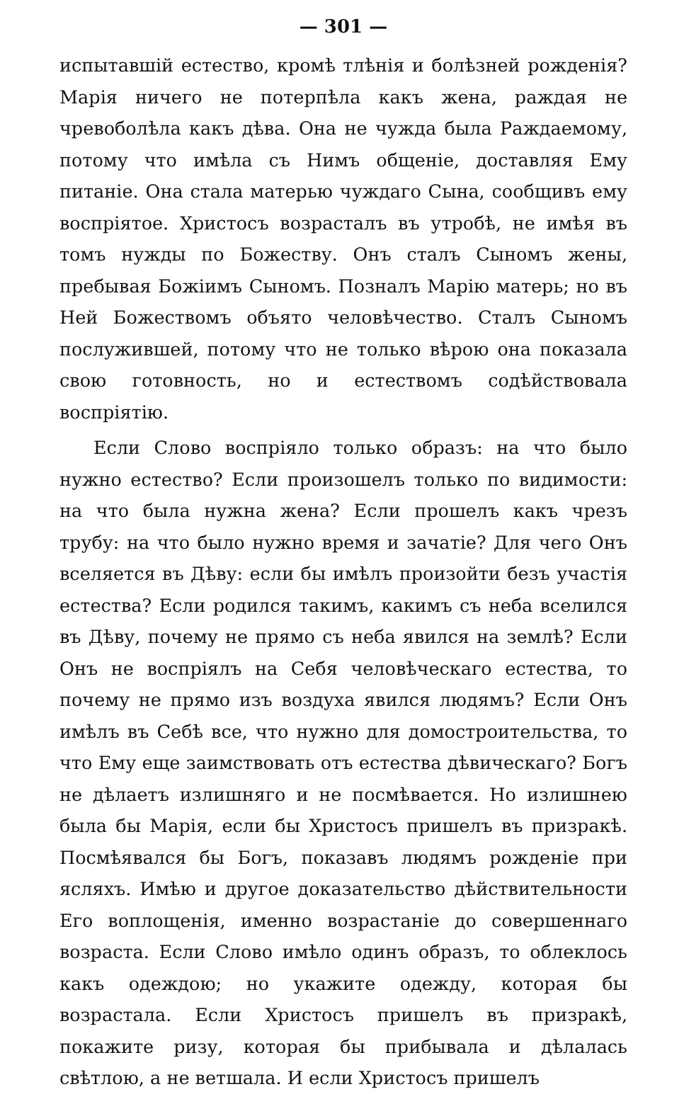— 301 —
испытавшій естество, кромѣ тлѣнія и болѣзней рожденія? Марія ничего не потерпѣла какъ жена, раждая не чревоболѣла какъ дѣва. Она не чужда была Раждаемому, потому что имѣла съ Нимъ общеніе, доставляя Ему питаніе. Она стала матерью чуждаго Сына, сообщивъ ему воспріятое. Христосъ возрасталъ въ утробѣ, не имѣя въ томъ нужды по Божеству. Онъ сталъ Сыномъ жены, пребывая Божіимъ Сыномъ. Позналъ Марію матерь; но въ Ней Божествомъ объято человѣчество. Сталъ Сыномъ послужившей, потому что не только вѣрою она показала свою готовность, но и естествомъ содѣйствовала воспріятію.
Если Слово воспріяло только образъ: на что было нужно естество? Если произошелъ только по видимости: на что была нужна жена? Если прошелъ какъ чрезъ трубу: на что было нужно время и зачатіе? Для чего Онъ вселяется въ Дѣву: если бы имѣлъ произойти безъ участія естества? Если родился такимъ, какимъ съ неба вселился въ Дѣву, почему не прямо съ неба явился на землѣ? Если Онъ не воспріялъ на Себя человѣческаго естества, то почему не прямо изъ воздуха явился людямъ? Если Онъ имѣлъ въ Себѣ все, что нужно для домостроительства, то что Ему еще заимствовать отъ естества дѣвическаго? Богъ не дѣлаетъ излишняго и не посмѣвается. Но излишнею была бы Марія, если бы Христосъ пришелъ въ призракѣ. Посмѣявался бы Богъ, показавъ людямъ рожденіе при ясляхъ. Имѣю и другое доказательство дѣйствительности Его воплощенія, именно возрастаніе до совершеннаго возраста. Если Слово имѣло одинъ образъ, то облеклось какъ одеждою; но укажите одежду, которая бы возрастала. Если Христосъ пришелъ въ призракѣ, покажите ризу, которая бы прибывала и дѣлалась свѣтлою, а не ветшала. И если Христосъ пришелъ